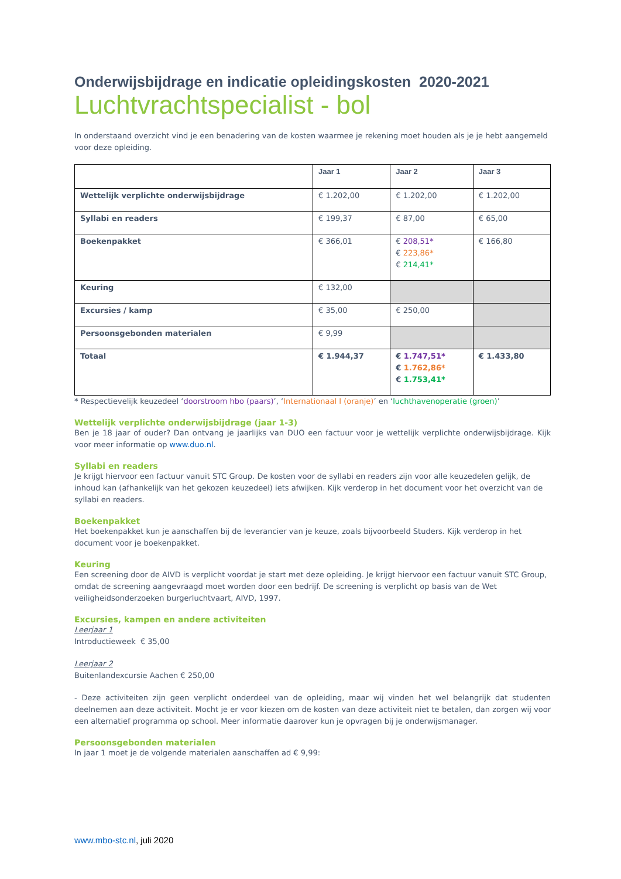Onderwijsbijdrage en indicatie opleidingskosten 2020-2021
Luchtvrachtspecialist - bol
In onderstaand overzicht vind je een benadering van de kosten waarmee je rekening moet houden als je je hebt aangemeld voor deze opleiding.
| | Jaar 1 | Jaar 2 | Jaar 3 |
| --- | --- | --- | --- |
| Wettelijk verplichte onderwijsbijdrage | € 1.202,00 | € 1.202,00 | € 1.202,00 |
| Syllabi en readers | € 199,37 | € 87,00 | € 65,00 |
| Boekenpakket | € 366,01 | € 208,51* € 223,86* € 214,41* | € 166,80 |
| Keuring | € 132,00 | | |
| Excursies / kamp | € 35,00 | € 250,00 | |
| Persoonsgebonden materialen | € 9,99 | | |
| Totaal | € 1.944,37 | € 1.747,51* € 1.762,86* € 1.753,41* | € 1.433,80 |
* Respectievelijk keuzedeel ‘doorstroom hbo (paars)’, ‘Internationaal I (oranje)’ en ‘luchthavenoperatie (groen)’
Wettelijk verplichte onderwijsbijdrage (jaar 1-3)
Ben je 18 jaar of ouder? Dan ontvang je jaarlijks van DUO een factuur voor je wettelijk verplichte onderwijsbijdrage. Kijk voor meer informatie op www.duo.nl.
Syllabi en readers
Je krijgt hiervoor een factuur vanuit STC Group. De kosten voor de syllabi en readers zijn voor alle keuzedelen gelijk, de inhoud kan (afhankelijk van het gekozen keuzedeel) iets afwijken. Kijk verderop in het document voor het overzicht van de syllabi en readers.
Boekenpakket
Het boekenpakket kun je aanschaffen bij de leverancier van je keuze, zoals bijvoorbeeld Studers. Kijk verderop in het document voor je boekenpakket.
Keuring
Een screening door de AIVD is verplicht voordat je start met deze opleiding. Je krijgt hiervoor een factuur vanuit STC Group, omdat de screening aangevraagd moet worden door een bedrijf. De screening is verplicht op basis van de Wet veiligheidsonderzoeken burgerluchtvaart, AIVD, 1997.
Excursies, kampen en andere activiteiten
Leerjaar 1
Introductieweek € 35,00
Leerjaar 2
Buitenlandexcursie Aachen € 250,00
- Deze activiteiten zijn geen verplicht onderdeel van de opleiding, maar wij vinden het wel belangrijk dat studenten deelnemen aan deze activiteit. Mocht je er voor kiezen om de kosten van deze activiteit niet te betalen, dan zorgen wij voor een alternatief programma op school. Meer informatie daarover kun je opvragen bij je onderwijsmanager.
Persoonsgebonden materialen
In jaar 1 moet je de volgende materialen aanschaffen ad € 9,99:
www.mbo-stc.nl, juli 2020